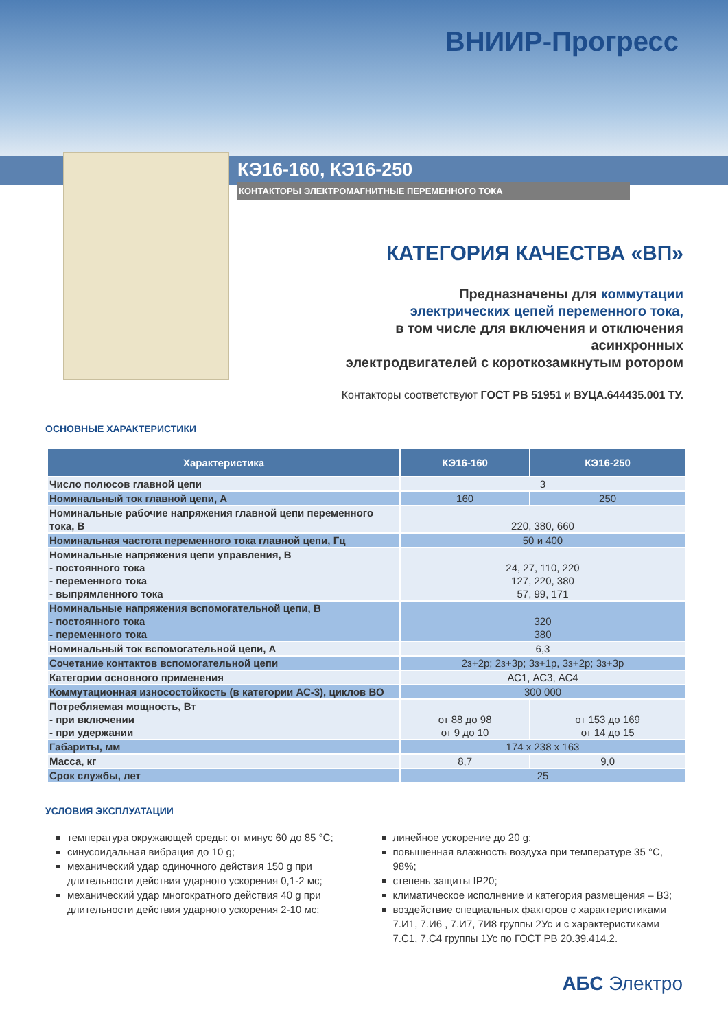ВНИИР-Прогресс
КЭ16-160, КЭ16-250
КОНТАКТОРЫ ЭЛЕКТРОМАГНИТНЫЕ ПЕРЕМЕННОГО ТОКА
КАТЕГОРИЯ КАЧЕСТВА «ВП»
Предназначены для коммутации
электрических цепей переменного тока,
в том числе для включения и отключения асинхронных
электродвигателей с короткозамкнутым ротором
Контакторы соответствуют ГОСТ РВ 51951 и ВУЦА.644435.001 ТУ.
ОСНОВНЫЕ ХАРАКТЕРИСТИКИ
| Характеристика | КЭ16-160 | КЭ16-250 |
| --- | --- | --- |
| Число полюсов главной цепи | 3 | |
| Номинальный ток главной цепи, А | 160 | 250 |
| Номинальные рабочие напряжения главной цепи переменного тока, В | 220, 380, 660 | |
| Номинальная частота переменного тока главной цепи, Гц | 50 и 400 | |
| Номинальные напряжения цепи управления, В - постоянного тока - переменного тока - выпрямленного тока | 24, 27, 110, 220 127, 220, 380 57, 99, 171 | |
| Номинальные напряжения вспомогательной цепи, В - постоянного тока - переменного тока | 320 380 | |
| Номинальный ток вспомогательной цепи, А | 6,3 | |
| Сочетание контактов вспомогательной цепи | 2з+2р; 2з+3р; 3з+1р, 3з+2р; 3з+3р | |
| Категории основного применения | АС1, АС3, АС4 | |
| Коммутационная износостойкость (в категории АС-3), циклов ВО | 300 000 | |
| Потребляемая мощность, Вт - при включении - при удержании | от 88 до 98 от 9 до 10 | от 153 до 169 от 14 до 15 |
| Габариты, мм | 174 х 238 х 163 | |
| Масса, кг | 8,7 | 9,0 |
| Срок службы, лет | 25 | |
УСЛОВИЯ ЭКСПЛУАТАЦИИ
температура окружающей среды: от минус 60 до 85 °С;
синусоидальная вибрация до 10 g;
механический удар одиночного действия 150 g при длительности действия ударного ускорения 0,1-2 мс;
механический удар многократного действия 40 g при длительности действия ударного ускорения 2-10 мс;
линейное ускорение до 20 g;
повышенная влажность воздуха при температуре 35 °С, 98%;
степень защиты IP20;
климатическое исполнение и категория размещения – В3;
воздействие специальных факторов с характеристиками 7.И1, 7.И6 , 7.И7, 7И8 группы 2Ус и с характеристиками 7.С1, 7.С4 группы 1Ус по ГОСТ РВ 20.39.414.2.
АБС Электро